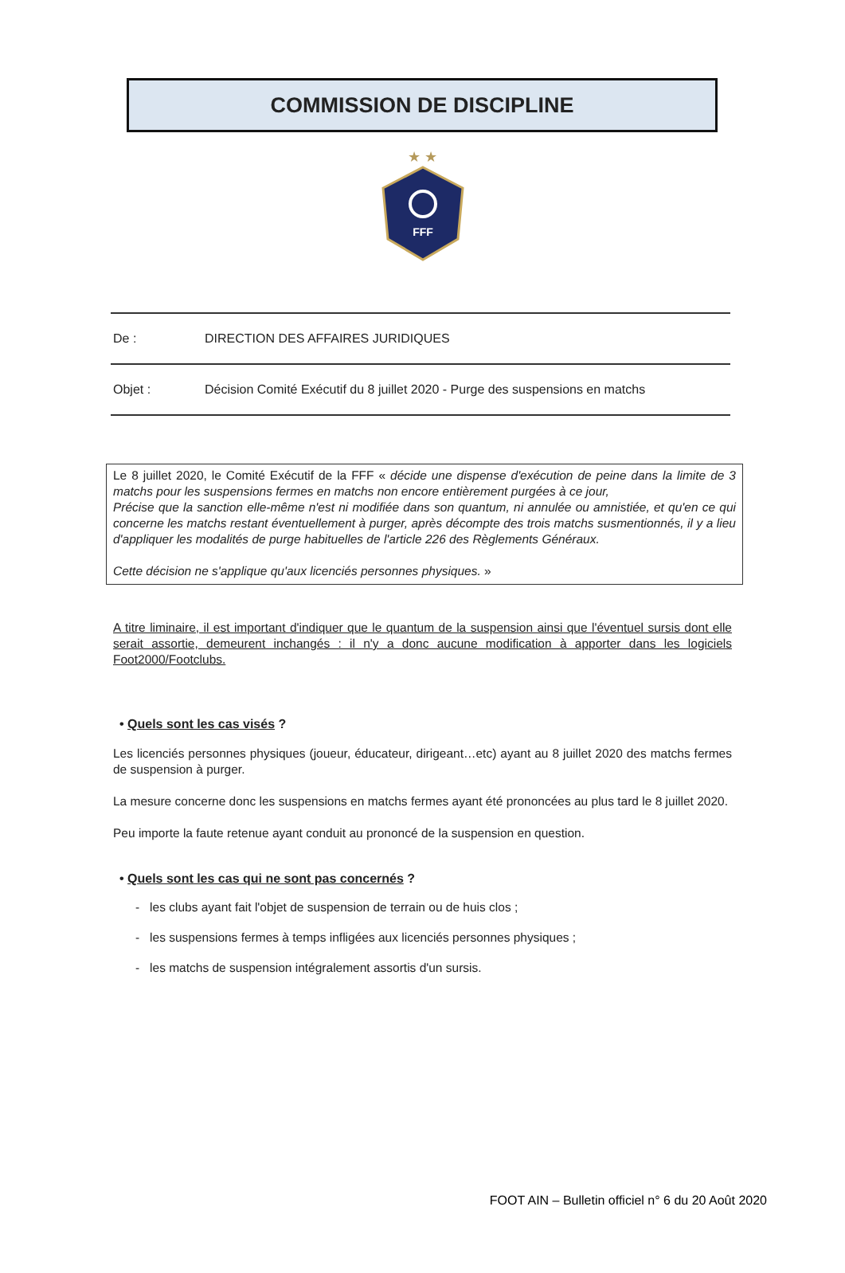COMMISSION DE DISCIPLINE
★ ★
FFF
De : DIRECTION DES AFFAIRES JURIDIQUES
Objet : Décision Comité Exécutif du 8 juillet 2020 - Purge des suspensions en matchs
Le 8 juillet 2020, le Comité Exécutif de la FFF « décide une dispense d'exécution de peine dans la limite de 3 matchs pour les suspensions fermes en matchs non encore entièrement purgées à ce jour,
Précise que la sanction elle-même n'est ni modifiée dans son quantum, ni annulée ou amnistiée, et qu'en ce qui concerne les matchs restant éventuellement à purger, après décompte des trois matchs susmentionnés, il y a lieu d'appliquer les modalités de purge habituelles de l'article 226 des Règlements Généraux.
Cette décision ne s'applique qu'aux licenciés personnes physiques. »
A titre liminaire, il est important d'indiquer que le quantum de la suspension ainsi que l'éventuel sursis dont elle serait assortie, demeurent inchangés : il n'y a donc aucune modification à apporter dans les logiciels Foot2000/Footclubs.
• Quels sont les cas visés ?
Les licenciés personnes physiques (joueur, éducateur, dirigeant…etc) ayant au 8 juillet 2020 des matchs fermes de suspension à purger.
La mesure concerne donc les suspensions en matchs fermes ayant été prononcées au plus tard le 8 juillet 2020.
Peu importe la faute retenue ayant conduit au prononcé de la suspension en question.
• Quels sont les cas qui ne sont pas concernés ?
- les clubs ayant fait l'objet de suspension de terrain ou de huis clos ;
- les suspensions fermes à temps infligées aux licenciés personnes physiques ;
- les matchs de suspension intégralement assortis d'un sursis.
FOOT AIN – Bulletin officiel n° 6 du 20 Août 2020